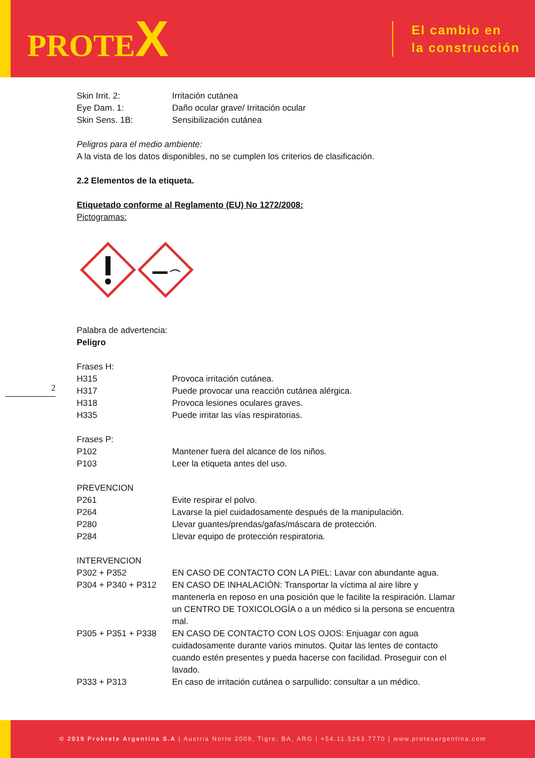PROTEX
El cambio en
la construcción
Skin Irrit. 2: Irritación cutánea
Eye Dam. 1: Daño ocular grave/ Irritación ocular
Skin Sens. 1B: Sensibilización cutánea
Peligros para el medio ambiente:
A la vista de los datos disponibles, no se cumplen los criterios de clasificación.
2.2 Elementos de la etiqueta.
Etiquetado conforme al Reglamento (EU) No 1272/2008:
Pictogramas:
Palabra de advertencia:
Peligro
Frases H:
H315 Provoca irritación cutánea.
H317 Puede provocar una reacción cutánea alérgica.
H318 Provoca lesiones oculares graves.
H335 Puede irritar las vías respiratorias.
Frases P:
P102 Mantener fuera del alcance de los niños.
P103 Leer la etiqueta antes del uso.
PREVENCION
P261 Evite respirar el polvo.
P264 Lavarse la piel cuidadosamente después de la manipulación.
P280 Llevar guantes/prendas/gafas/máscara de protección.
P284 Llevar equipo de protección respiratoria.
INTERVENCION
P302 + P352 EN CASO DE CONTACTO CON LA PIEL: Lavar con abundante agua.
P304 + P340 + P312 EN CASO DE INHALACIÓN: Transportar la víctima al aire libre y mantenerla en reposo en una posición que le facilite la respiración. Llamar un CENTRO DE TOXICOLOGÍA o a un médico si la persona se encuentra mal.
P305 + P351 + P338 EN CASO DE CONTACTO CON LOS OJOS: Enjuagar con agua cuidadosamente durante varios minutos. Quitar las lentes de contacto cuando estén presentes y pueda hacerse con facilidad. Proseguir con el lavado.
P333 + P313 En caso de irritación cutánea o sarpullido: consultar a un médico.
2
© 2019 Prokrete Argentina S.A | Austria Norte 2009, Tigre, BA, ARG | +54.11.5263.7770 | www.protexargentina.com